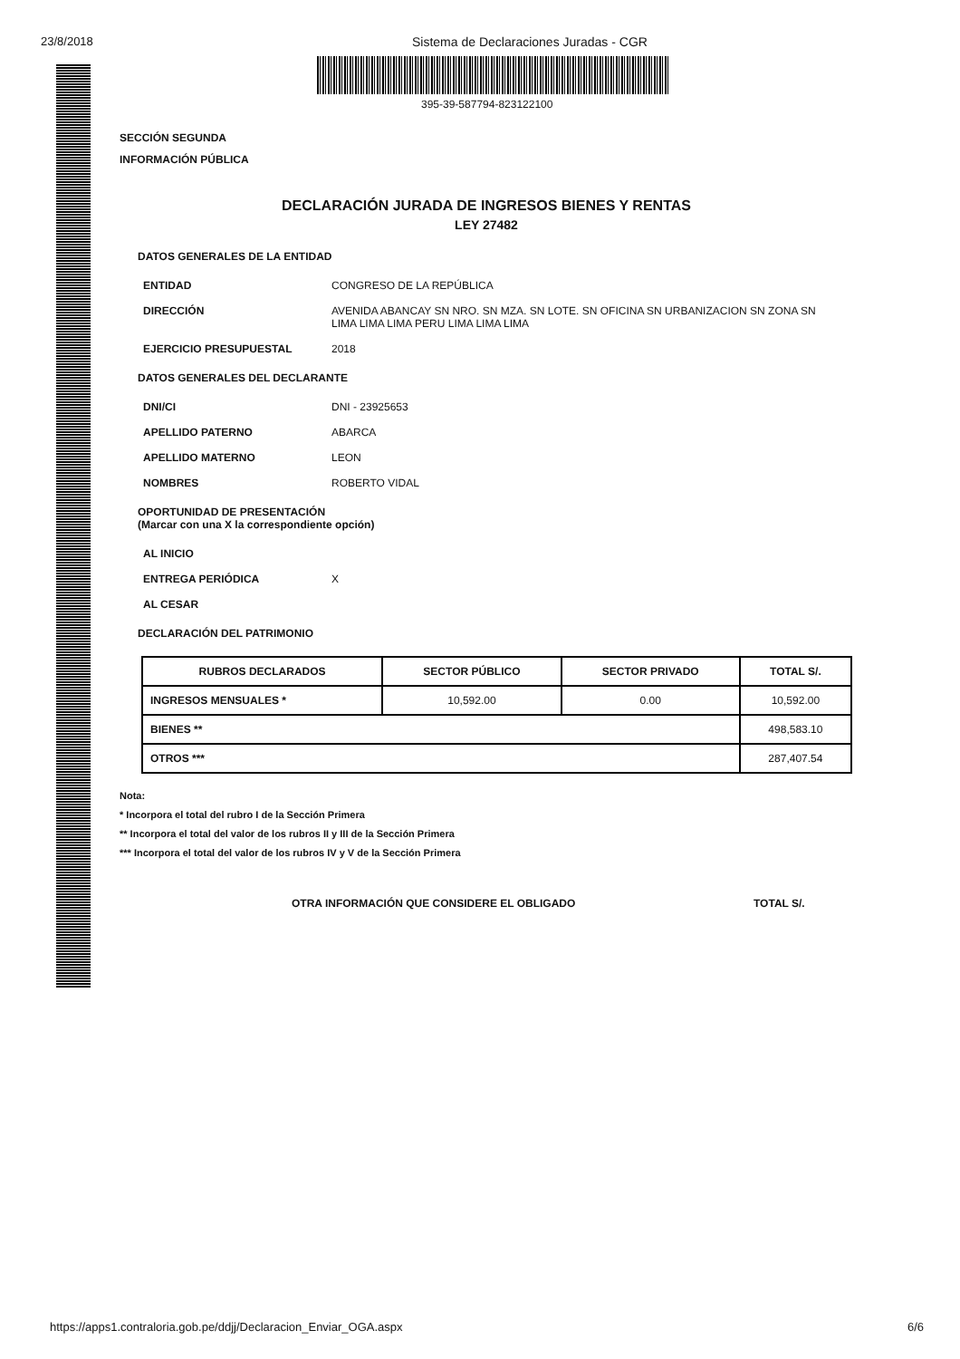23/8/2018 Sistema de Declaraciones Juradas - CGR
395-39-587794-823122100
SECCIÓN SEGUNDA
INFORMACIÓN PÚBLICA
DECLARACIÓN JURADA DE INGRESOS BIENES Y RENTAS
LEY 27482
DATOS GENERALES DE LA ENTIDAD
ENTIDAD CONGRESO DE LA REPÚBLICA
DIRECCIÓN AVENIDA ABANCAY SN NRO. SN MZA. SN LOTE. SN OFICINA SN URBANIZACION SN ZONA SN LIMA LIMA LIMA PERU LIMA LIMA LIMA
EJERCICIO PRESUPUESTAL 2018
DATOS GENERALES DEL DECLARANTE
DNI/CI DNI - 23925653
APELLIDO PATERNO ABARCA
APELLIDO MATERNO LEON
NOMBRES ROBERTO VIDAL
OPORTUNIDAD DE PRESENTACIÓN
(Marcar con una X la correspondiente opción)
AL INICIO
ENTREGA PERIÓDICA X
AL CESAR
DECLARACIÓN DEL PATRIMONIO
| RUBROS DECLARADOS | SECTOR PÚBLICO | SECTOR PRIVADO | TOTAL S/. |
| --- | --- | --- | --- |
| INGRESOS MENSUALES * | 10,592.00 | 0.00 | 10,592.00 |
| BIENES ** | | | 498,583.10 |
| OTROS *** | | | 287,407.54 |
Nota:
* Incorpora el total del rubro I de la Sección Primera
** Incorpora el total del valor de los rubros II y III de la Sección Primera
*** Incorpora el total del valor de los rubros IV y V de la Sección Primera
OTRA INFORMACIÓN QUE CONSIDERE EL OBLIGADO TOTAL S/.
https://apps1.contraloria.gob.pe/ddjj/Declaracion_Enviar_OGA.aspx 6/6